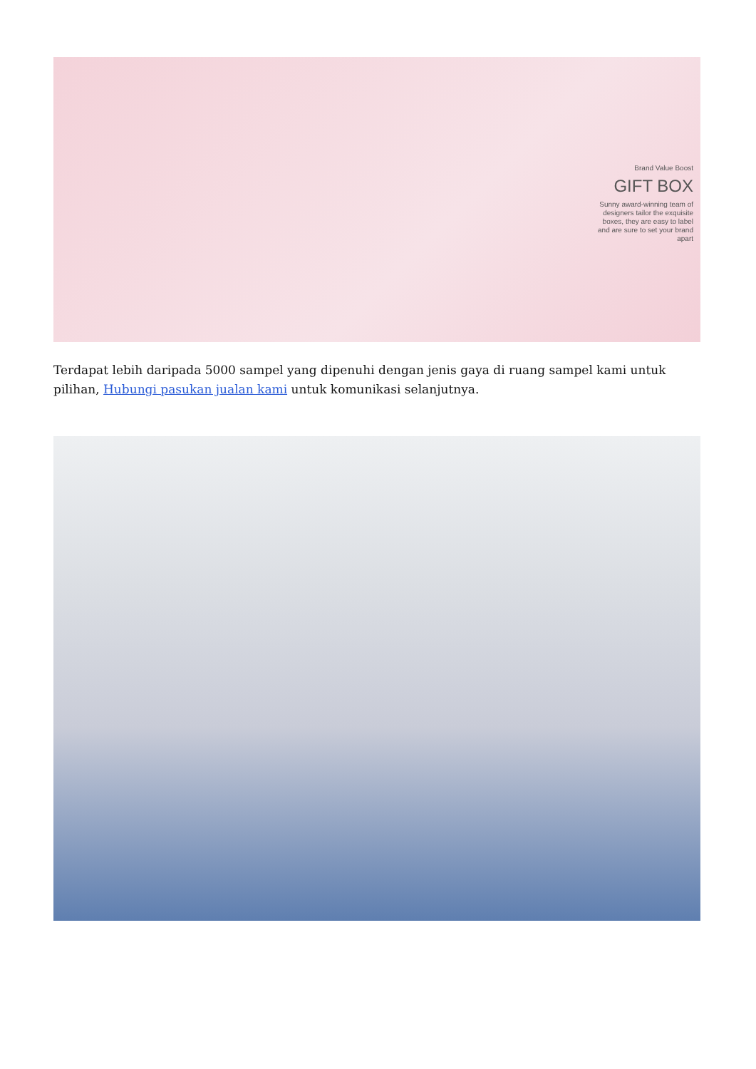Brand Value Boost
GIFT BOX
Sunny award-winning team of designers tailor the exquisite boxes, they are easy to label and are sure to set your brand apart
Terdapat lebih daripada 5000 sampel yang dipenuhi dengan jenis gaya di ruang sampel kami untuk pilihan, Hubungi pasukan jualan kami untuk komunikasi selanjutnya.